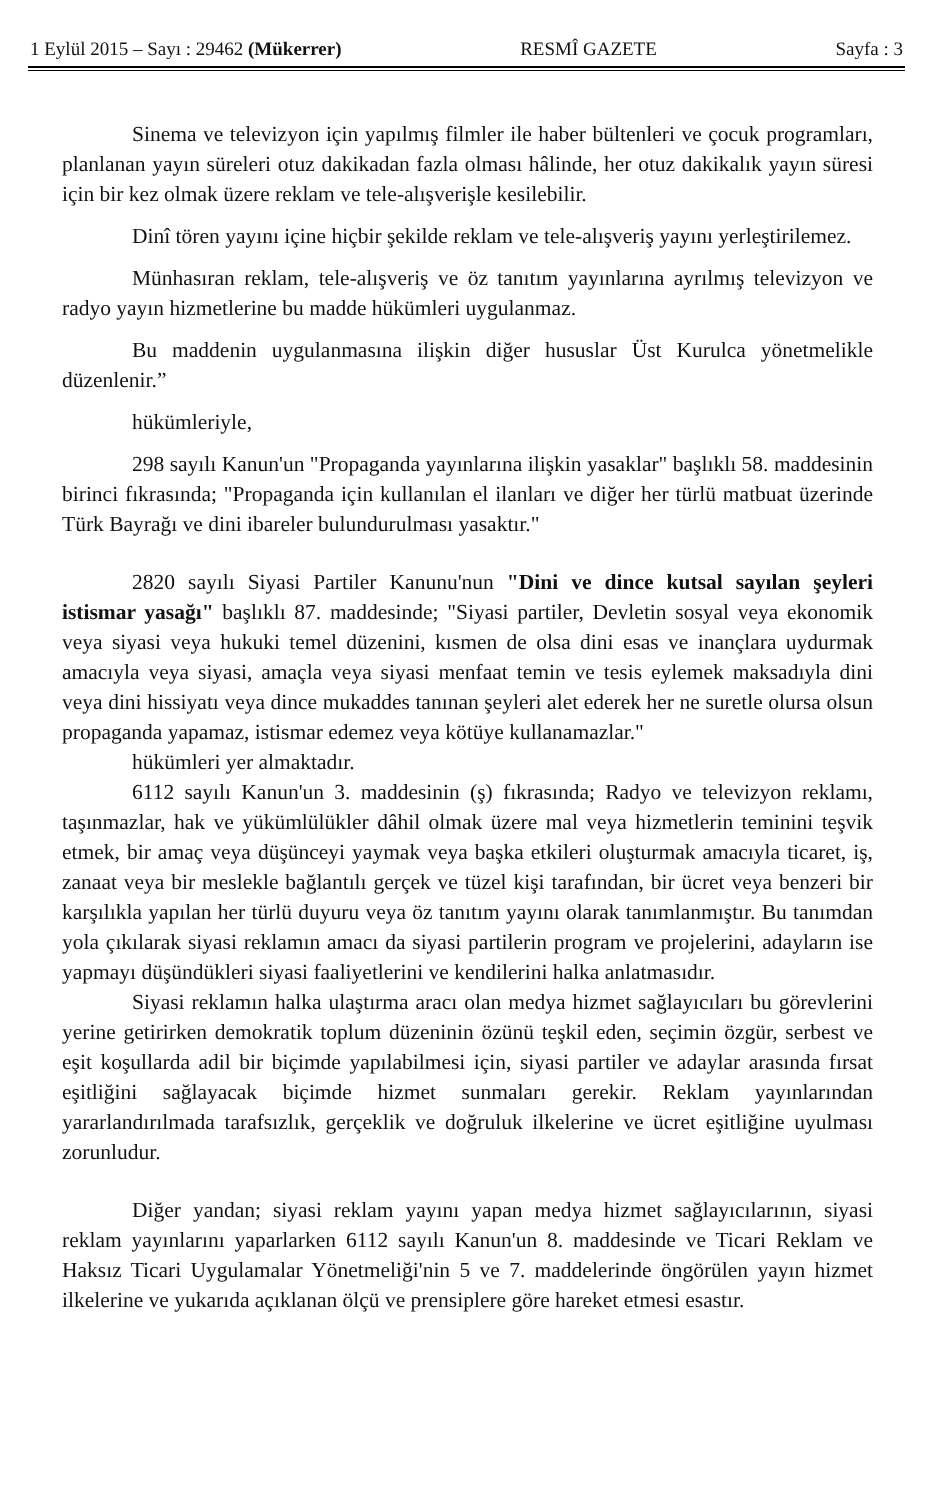1 Eylül 2015 – Sayı : 29462 (Mükerrer) RESMÎ GAZETE Sayfa : 3
Sinema ve televizyon için yapılmış filmler ile haber bültenleri ve çocuk programları, planlanan yayın süreleri otuz dakikadan fazla olması hâlinde, her otuz dakikalık yayın süresi için bir kez olmak üzere reklam ve tele-alışverişle kesilebilir.
Dinî tören yayını içine hiçbir şekilde reklam ve tele-alışveriş yayını yerleştirilemez.
Münhasıran reklam, tele-alışveriş ve öz tanıtım yayınlarına ayrılmış televizyon ve radyo yayın hizmetlerine bu madde hükümleri uygulanmaz.
Bu maddenin uygulanmasına ilişkin diğer hususlar Üst Kurulca yönetmelikle düzenlenir.”
hükümleriyle,
298 sayılı Kanun'un "Propaganda yayınlarına ilişkin yasaklar" başlıklı 58. maddesinin birinci fıkrasında; "Propaganda için kullanılan el ilanları ve diğer her türlü matbuat üzerinde Türk Bayrağı ve dini ibareler bulundurulması yasaktır."
2820 sayılı Siyasi Partiler Kanunu'nun "Dini ve dince kutsal sayılan şeyleri istismar yasağı" başlıklı 87. maddesinde; "Siyasi partiler, Devletin sosyal veya ekonomik veya siyasi veya hukuki temel düzenini, kısmen de olsa dini esas ve inançlara uydurmak amacıyla veya siyasi, amaçla veya siyasi menfaat temin ve tesis eylemek maksadıyla dini veya dini hissiyatı veya dince mukaddes tanınan şeyleri alet ederek her ne suretle olursa olsun propaganda yapamaz, istismar edemez veya kötüye kullanamazlar."
hükümleri yer almaktadır.
6112 sayılı Kanun'un 3. maddesinin (ş) fıkrasında; Radyo ve televizyon reklamı, taşınmazlar, hak ve yükümlülükler dâhil olmak üzere mal veya hizmetlerin teminini teşvik etmek, bir amaç veya düşünceyi yaymak veya başka etkileri oluşturmak amacıyla ticaret, iş, zanaat veya bir meslekle bağlantılı gerçek ve tüzel kişi tarafından, bir ücret veya benzeri bir karşılıkla yapılan her türlü duyuru veya öz tanıtım yayını olarak tanımlanmıştır. Bu tanımdan yola çıkılarak siyasi reklamın amacı da siyasi partilerin program ve projelerini, adayların ise yapmayı düşündükleri siyasi faaliyetlerini ve kendilerini halka anlatmasıdır.
Siyasi reklamın halka ulaştırma aracı olan medya hizmet sağlayıcıları bu görevlerini yerine getirirken demokratik toplum düzeninin özünü teşkil eden, seçimin özgür, serbest ve eşit koşullarda adil bir biçimde yapılabilmesi için, siyasi partiler ve adaylar arasında fırsat eşitliğini sağlayacak biçimde hizmet sunmaları gerekir. Reklam yayınlarından yararlandırılmada tarafsızlık, gerçeklik ve doğruluk ilkelerine ve ücret eşitliğine uyulması zorunludur.
Diğer yandan; siyasi reklam yayını yapan medya hizmet sağlayıcılarının, siyasi reklam yayınlarını yaparlarken 6112 sayılı Kanun'un 8. maddesinde ve Ticari Reklam ve Haksız Ticari Uygulamalar Yönetmeliği'nin 5 ve 7. maddelerinde öngörülen yayın hizmet ilkelerine ve yukarıda açıklanan ölçü ve prensiplere göre hareket etmesi esastır.